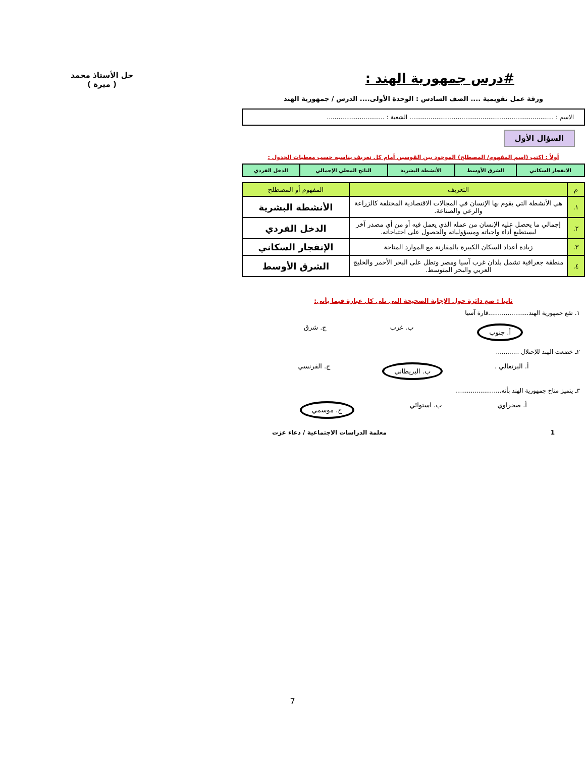#درس جمهورية الهند :
حل الأستاذ محمد
( ميرة )
ورقة عمل تقويمية .... الصف السادس : الوحدة الأولى.... الدرس / جمهورية الهند
الاسم : ........................................................................... الشعبة : ..............................
السؤال الأول
أولاً : اكتب (اسم المفهوم/ المصطلح) الموجود بين القوسين أمام كل تعريف يناسبه حسب معطيات الجدول :
| الانفجار السكاني | الشرق الأوسط | الأنشطة البشرية | الناتج المحلي الإجمالي | الدخل الفردي |
| م | التعريف | المفهوم أو المصطلح |
| --- | --- | --- |
| ١. | هي الأنشطة التي يقوم بها الإنسان في المجالات الاقتصادية المختلفة كالزراعة والرعي والصناعة. | الأنشطة البشرية |
| ٢. | إجمالي ما يحصل عليه الإنسان من عمله الذي يعمل فيه أو من أي مصدر آخر ليستطيع أداء واجباته ومسؤولياته والحصول على احتياجاته. | الدخل الفردي |
| ٣. | زيادة أعداد السكان الكبيرة بالمقارنة مع الموارد المتاحة | الإنفجار السكاني |
| ٤. | منطقة جغرافية تشمل بلدان غرب آسيا ومصر وتطل على البحر الأحمر والخليج العربي والبحر المتوسط. | الشرق الأوسط |
ثانيا : ضع دائرة حول الإجابة الصحيحة التى تلى كل عبارة فيما يأتى:
١. تقع جمهورية الهند.....................قارة آسيا
أ. جنوب ب. غرب ج. شرق
٢ـ خضعت الهند للإحتلال ............
أ. البرتغالي . ب. البريطاني ج. الفرنسي
٣ـ يتميز مناخ جمهورية الهند بأنه........................
أ. صحراوي ب. استوائي ج. موسمي
1 معلمة الدراسات الاجتماعية / دعاء عزت
7